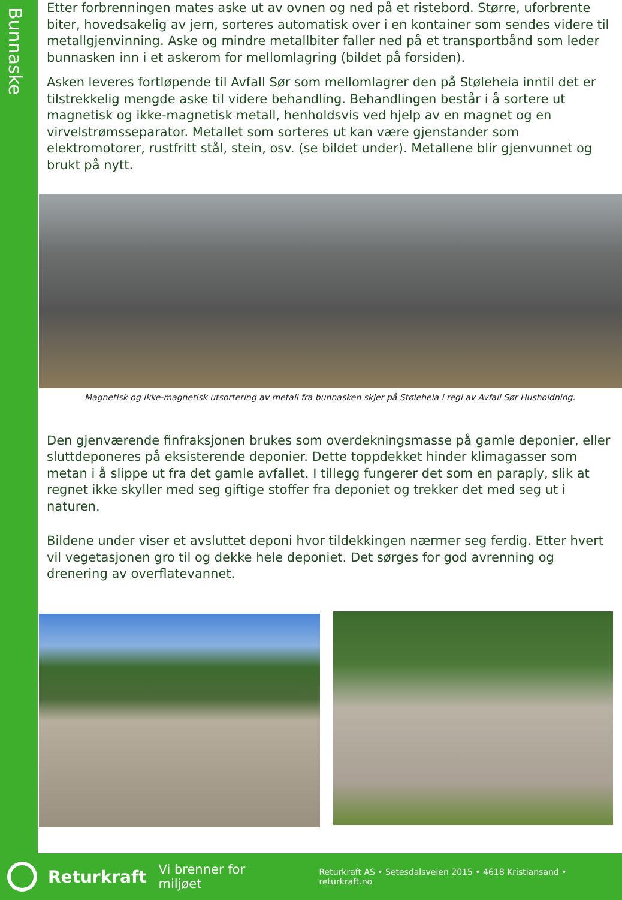Bunnaske
Etter forbrenningen mates aske ut av ovnen og ned på et ristebord. Større, uforbrente biter, hovedsakelig av jern, sorteres automatisk over i en kontainer som sendes videre til metallgjenvinning. Aske og mindre metallbiter faller ned på et transportbånd som leder bunnasken inn i et askerom for mellomlagring (bildet på forsiden).
Asken leveres fortløpende til Avfall Sør som mellomlagrer den på Støleheia inntil det er tilstrekkelig mengde aske til videre behandling. Behandlingen består i å sortere ut magnetisk og ikke-magnetisk metall, henholdsvis ved hjelp av en magnet og en virvelstrømsseparator. Metallet som sorteres ut kan være gjenstander som elektromotorer, rustfritt stål, stein, osv. (se bildet under). Metallene blir gjenvunnet og brukt på nytt.
Magnetisk og ikke-magnetisk utsortering av metall fra bunnasken skjer på Støleheia i regi av Avfall Sør Husholdning.
Den gjenværende finfraksjonen brukes som overdekningsmasse på gamle deponier, eller sluttdeponeres på eksisterende deponier. Dette toppdekket hinder klimagasser som metan i å slippe ut fra det gamle avfallet. I tillegg fungerer det som en paraply, slik at regnet ikke skyller med seg giftige stoffer fra deponiet og trekker det med seg ut i naturen.
Bildene under viser et avsluttet deponi hvor tildekkingen nærmer seg ferdig. Etter hvert vil vegetasjonen gro til og dekke hele deponiet. Det sørges for god avrenning og drenering av overflatevannet.
Returkraft Vi brenner for miljøet Returkraft AS • Setesdalsveien 2015 • 4618 Kristiansand • returkraft.no